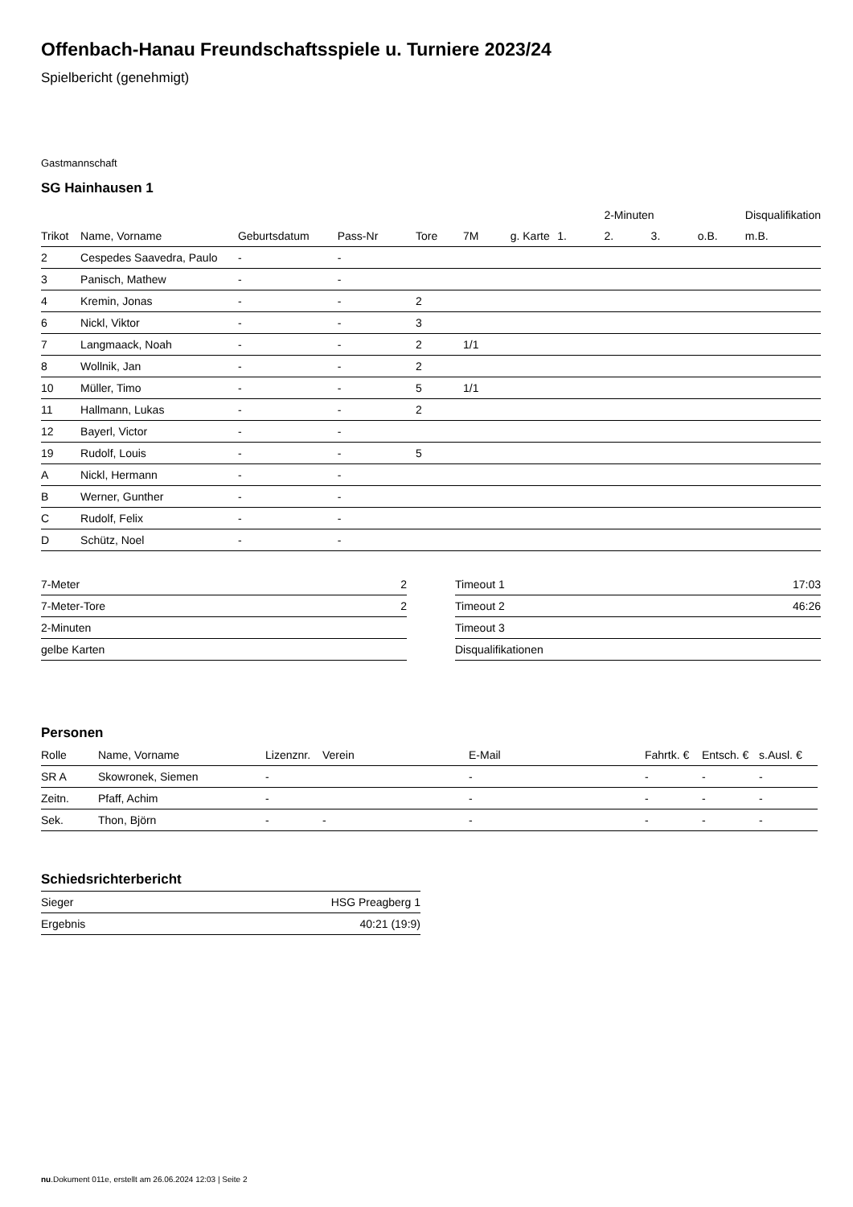Offenbach-Hanau Freundschaftsspiele u. Turniere 2023/24
Spielbericht (genehmigt)
Gastmannschaft
SG Hainhausen 1
| | | | | | | | | 2-Minuten | | | Disqualifikation |
| --- | --- | --- | --- | --- | --- | --- | --- | --- | --- | --- | --- |
| Trikot | Name, Vorname | Geburtsdatum | Pass-Nr | Tore | 7M | g. Karte | 1. | 2. | 3. | o.B. | m.B. |
| 2 | Cespedes Saavedra, Paulo | - | - | | | | | | | | |
| 3 | Panisch, Mathew | - | - | | | | | | | | |
| 4 | Kremin, Jonas | - | - | 2 | | | | | | | |
| 6 | Nickl, Viktor | - | - | 3 | | | | | | | |
| 7 | Langmaack, Noah | - | - | 2 | 1/1 | | | | | | |
| 8 | Wollnik, Jan | - | - | 2 | | | | | | | |
| 10 | Müller, Timo | - | - | 5 | 1/1 | | | | | | |
| 11 | Hallmann, Lukas | - | - | 2 | | | | | | | |
| 12 | Bayerl, Victor | - | - | | | | | | | | |
| 19 | Rudolf, Louis | - | - | 5 | | | | | | | |
| A | Nickl, Hermann | - | - | | | | | | | | |
| B | Werner, Gunther | - | - | | | | | | | | |
| C | Rudolf, Felix | - | - | | | | | | | | |
| D | Schütz, Noel | - | - | | | | | | | | |
| 7-Meter | 2 |
| 7-Meter-Tore | 2 |
| 2-Minuten | |
| gelbe Karten | |
| Timeout 1 | 17:03 |
| Timeout 2 | 46:26 |
| Timeout 3 | |
| Disqualifikationen | |
Personen
| Rolle | Name, Vorname | Lizenznr. | Verein | E-Mail | Fahrtk. € | Entsch. € | s.Ausl. € |
| --- | --- | --- | --- | --- | --- | --- | --- |
| SR A | Skowronek, Siemen | - | | - | - | - | - |
| Zeitn. | Pfaff, Achim | - | | - | - | - | - |
| Sek. | Thon, Björn | - | - | - | - | - | - |
Schiedsrichterbericht
| Sieger | HSG Preagberg 1 |
| Ergebnis | 40:21 (19:9) |
nu.Dokument 011e, erstellt am 26.06.2024 12:03 | Seite 2